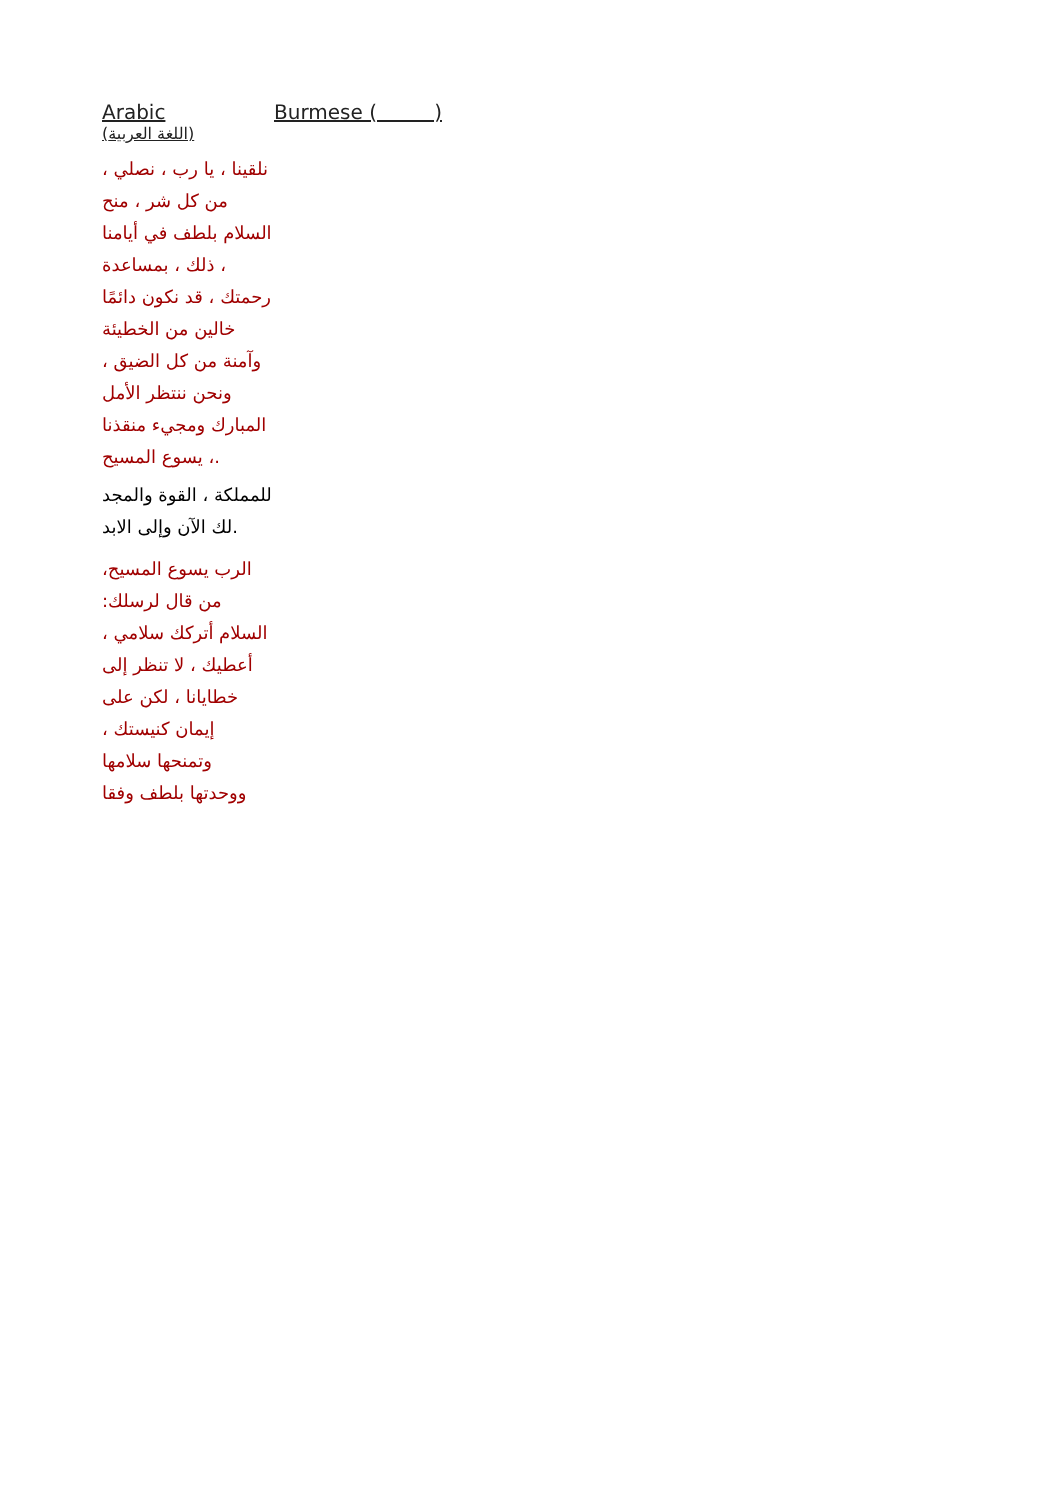| Arabic (اللغة العربية) | Burmese ( ) |
| نلقينا ، يا رب ، نصلي ، من كل شر ، منح السلام بلطف في أيامنا ، ذلك ، بمساعدة رحمتك ، قد نكون دائمًا خالين من الخطيئة وآمنة من كل الضيق ، ونحن ننتظر الأمل المبارك ومجيء منقذنا ، يسوع المسيح. للمملكة ، القوة والمجد لك الآن وإلى الابد. الرب يسوع المسيح، من قال لرسلك: السلام أتركك سلامي ، أعطيك ، لا تنظر إلى خطايانا ، لكن على إيمان كنيستك ، وتمنحها سلامها ووحدتها بلطف وفقا | |